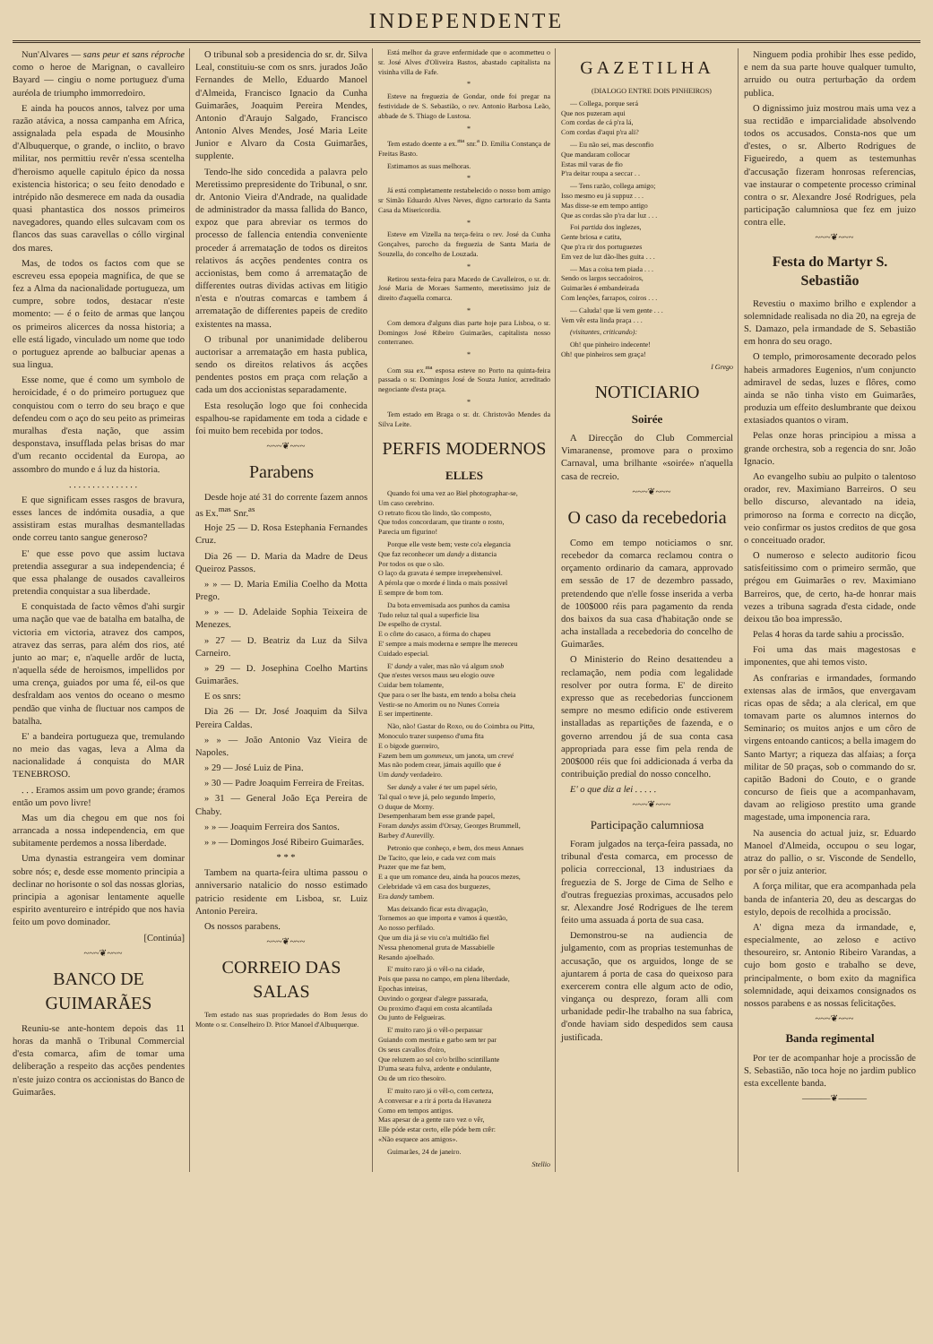INDEPENDENTE
Nun'Alvares — sans peur et sans réproche como o heroe de Marignan, o cavalleiro Bayard — cingiu o nome portuguez d'uma auréola de triumpho immorredoiro.
E ainda ha poucos annos, talvez por uma razão atávica, a nossa campanha em Africa, assignalada pela espada de Mousinho d'Albuquerque, o grande, o inclito, o bravo militar, nos permittiu revêr n'essa scentelha d'heroismo aquelle capitulo épico da nossa existencia historica; o seu feito denodado e intrépido não desmerece em nada da ousadia quasi phantastica dos nossos primeiros navegadores, quando elles sulcavam com os flancos das suas caravellas o cóllo virginal dos mares.
Mas, de todos os factos com que se escreveu essa epopeia magnifica, de que se fez a Alma da nacionalidade portugueza, um cumpre, sobre todos, destacar n'este momento: — é o feito de armas que lançou os primeiros alicerces da nossa historia; a elle está ligado, vinculado um nome que todo o portuguez aprende ao balbuciar apenas a sua lingua.
Esse nome, que é como um symbolo de heroicidade, é o do primeiro portuguez que conquistou com o terro do seu braço e que defendeu com o aço do seu peito as primeiras muralhas d'esta nação, que assim desponstava, insufflada pelas brisas do mar d'um recanto occidental da Europa, ao assombro do mundo e á luz da historia.
. . . . . . . . . . . . . . .
E que significam esses rasgos de bravura, esses lances de indómita ousadia, a que assistiram estas muralhas desmantelladas onde correu tanto sangue generoso?
E' que esse povo que assim luctava pretendia assegurar a sua independencia; é que essa phalange de ousados cavalleiros pretendia conquistar a sua liberdade.
E conquistada de facto vêmos d'ahi surgir uma nação que vae de batalha em batalha, de victoria em victoria, atravez dos campos, atravez das serras, para além dos rios, até junto ao mar; e, n'aquelle ardôr de lucta, n'aquella séde de heroismos, impellidos por uma crença, guiados por uma fé, eil-os que desfraldam aos ventos do oceano o mesmo pendão que vinha de fluctuar nos campos de batalha.
E' a bandeira portugueza que, tremulando no meio das vagas, leva a Alma da nacionalidade á conquista do MAR TENEBROSO.
. . . Eramos assim um povo grande; éramos então um povo livre!
Mas um dia chegou em que nos foi arrancada a nossa independencia, em que subitamente perdemos a nossa liberdade.
Uma dynastia estrangeira vem dominar sobre nós; e, desde esse momento principia a declinar no horisonte o sol das nossas glorias, principia a agonisar lentamente aquelle espirito aventureiro e intrépido que nos havia feito um povo dominador.
[Continúa]
~~~❦~~~
BANCO DE GUIMARÃES
Reuniu-se ante-hontem depois das 11 horas da manhã o Tribunal Commercial d'esta comarca, afim de tomar uma deliberação a respeito das acções pendentes n'este juizo contra os accionistas do Banco de Guimarães.
O tribunal sob a presidencia do sr. dr. Silva Leal, constituiu-se com os snrs. jurados João Fernandes de Mello, Eduardo Manoel d'Almeida, Francisco Ignacio da Cunha Guimarães, Joaquim Pereira Mendes, Antonio d'Araujo Salgado, Francisco Antonio Alves Mendes, José Maria Leite Junior e Alvaro da Costa Guimarães, supplente.
Tendo-lhe sido concedida a palavra pelo Meretissimo prepresidente do Tribunal, o snr. dr. Antonio Vieira d'Andrade, na qualidade de administrador da massa fallida do Banco, expoz que para abreviar os termos do processo de fallencia entendia conveniente proceder á arrematação de todos os direitos relativos ás acções pendentes contra os accionistas, bem como á arrematação de differentes outras dividas activas em litigio n'esta e n'outras comarcas e tambem á arrematação de differentes papeis de credito existentes na massa.
O tribunal por unanimidade deliberou auctorisar a arrematação em hasta publica, sendo os direitos relativos ás acções pendentes postos em praça com relação a cada um dos accionistas separadamente.
Esta resolução logo que foi conhecida espalhou-se rapidamente em toda a cidade e foi muito bem recebida por todos.
~~~❦~~~
Parabens
Desde hoje até 31 do corrente fazem annos as Ex.<sup>mas</sup> Snr.<sup>as</sup>
Hoje 25 — D. Rosa Estephania Fernandes Cruz.
Dia 26 — D. Maria da Madre de Deus Queiroz Passos.
» » — D. Maria Emilia Coelho da Motta Prego.
» » — D. Adelaide Sophia Teixeira de Menezes.
» 27 — D. Beatriz da Luz da Silva Carneiro.
» 29 — D. Josephina Coelho Martins Guimarães.
E os snrs:
Dia 26 — Dr. José Joaquim da Silva Pereira Caldas.
» » — João Antonio Vaz Vieira de Napoles.
» 29 — José Luiz de Pina.
» 30 — Padre Joaquim Ferreira de Freitas.
» 31 — General João Eça Pereira de Chaby.
» » — Joaquim Ferreira dos Santos.
» » — Domingos José Ribeiro Guimarães.
* * *
Tambem na quarta-feira ultima passou o anniversario natalicio do nosso estimado patricio residente em Lisboa, sr. Luiz Antonio Pereira.
Os nossos parabens.
~~~❦~~~
CORREIO DAS SALAS
Tem estado nas suas propriedades do Bom Jesus do Monte o sr. Conselheiro D. Prior Manoel d'Albuquerque.
Está melhor da grave enfermidade que o acommetteu o sr. José Alves d'Oliveira Bastos, abastado capitalista na visinha villa de Fafe.
*
Esteve na freguezia de Gondar, onde foi pregar na festividade de S. Sebastião, o rev. Antonio Barbosa Leão, abbade de S. Thiago de Lustosa.
*
Tem estado doente a ex.<sup>ma</sup> snr.<sup>a</sup> D. Emilia Constança de Freitas Basto.
Estimamos as suas melhoras.
*
Já está completamente restabelecido o nosso bom amigo sr Simão Eduardo Alves Neves, digno cartorario da Santa Casa da Misericordia.
*
Esteve em Vizella na terça-feira o rev. José da Cunha Gonçalves, parocho da freguezia de Santa Maria de Souzella, do concelho de Louzada.
*
Retirou sexta-feira para Macedo de Cavalleiros, o sr. dr. José Maria de Moraes Sarmento, meretissimo juiz de direito d'aquella comarca.
*
Com demora d'alguns dias parte hoje para Lisboa, o sr. Domingos José Ribeiro Guimarães, capitalista nosso conterraneo.
*
Com sua ex.<sup>ma</sup> esposa esteve no Porto na quinta-feira passada o sr. Domingos José de Souza Junior, acreditado negociante d'esta praça.
*
Tem estado em Braga o sr. dr. Christovão Mendes da Silva Leite.
PERFIS MODERNOS
ELLES
Quando foi uma vez ao Biel photographar-se,
Um caso cerebrino.
O retrato ficou tão lindo, tão composto,
Que todos concordaram, que tirante o rosto,
Parecia um figurino!
Porque elle veste bem; veste co'a elegancia
Que faz reconhecer um dandy a distancia
Por todos os que o são.
O laço da gravata é sempre irreprehensivel.
A pérola que o morde é linda o mais possivel
E sempre de bom tom.
Da bota envernisada aos punhos da camisa
Tudo reluz tal qual a superficie lisa
De espelho de crystal.
E o côrte do casaco, a fórma do chapeu
E' sempre a mais moderna e sempre lhe mereceu
Cuidado especial.
E' dandy a valer, mas não vá algum snob
Que n'estes versos maus seu elogio ouve
Cuidar bem tolamente,
Que para o ser lhe basta, em tendo a bolsa cheia
Vestir-se no Amorim ou no Nunes Correia
E ser impertinente.
Não, não! Gastar do Roxo, ou do Coimbra ou Pitta,
Monoculo trazer suspenso d'uma fita
E o bigode guerreiro,
Fazem bem um gommeux, um janota, um crevé
Mas não podem crear, jámais aquillo que é
Um dandy verdadeiro.
Ser dandy a valer é ter um papel sério,
Tal qual o teve já, pelo segundo Imperio,
O duque de Morny.
Desempenharam bem esse grande papel,
Foram dandys assim d'Orsay, Georges Brummell,
Barbey d'Aurevilly.
Petronio que conheço, e bem, dos meus Annaes
De Tacito, que leio, e cada vez com mais
Prazer que me faz bem,
E a que um romance deu, ainda ha poucos mezes,
Celebridade vã em casa dos burguezes,
Era dandy tambem.
Mas deixando ficar esta divagação,
Tornemos ao que importa e vamos á questão,
Ao nosso perfilado.
Que um dia já se viu co'a multidão fiel
N'essa phenomenal gruta de Massabielle
Resando ajoelhado.
E' muito raro já o vêl-o na cidade,
Pois que passa no campo, em plena liberdade,
Epochas inteiras,
Ouvindo o gorgear d'alegre passarada,
Ou proximo d'aqui em costa alcantilada
Ou junto de Felgueiras.
E' muito raro já o vêl-o perpassar
Guiando com mestria e garbo sem ter par
Os seus cavallos d'oiro,
Que reluzem ao sol co'o brilho scintillante
D'uma seara fulva, ardente e ondulante,
Ou de um rico thesoiro.
E' muito raro já o vêl-o, com certeza,
A conversar e a rir á porta da Havaneza
Como em tempos antigos.
Mas apesar de a gente raro vez o vêr,
Elle póde estar certo, elle póde bem crêr:
«Não esquece aos amigos».
Guimarães, 24 de janeiro.
Stellio
GAZETILHA
(DIALOGO ENTRE DOIS PINHEIROS)
— Collega, porque será
Que nos puzeram aqui
Com cordas de cá p'ra lá,
Com cordas d'aqui p'ra ali?
— Eu não sei, mas desconfio
Que mandaram collocar
Estas mil varas de fio
P'ra deitar roupa a seccar . .
— Tens razão, collega amigo;
Isso mesmo eu já suppuz . . .
Mas disse-se em tempo antigo
Que as cordas são p'ra dar luz . . .
Foi partida dos inglezes,
Gente briosa e catita,
Que p'ra rir dos portuguezes
Em vez de luz dão-lhes guita . . .
— Mas a coisa tem piada . . .
Sendo os largos seccadoiros,
Guimarães é embandeirada
Com lenções, farrapos, coiros . . .
— Caluda! que lá vem gente . . .
Vem vêr esta linda praça . . .
(visitantes, criticando):
Oh! que pinheiro indecente!
Oh! que pinheiros sem graça!
I Grego
NOTICIARIO
Soirée
A Direcção do Club Commercial Vimaranense, promove para o proximo Carnaval, uma brilhante «soirée» n'aquella casa de recreio.
~~~❦~~~
O caso da recebedoria
Como em tempo noticiamos o snr. recebedor da comarca reclamou contra o orçamento ordinario da camara, approvado em sessão de 17 de dezembro passado, pretendendo que n'elle fosse inserida a verba de 100$000 réis para pagamento da renda dos baixos da sua casa d'habitação onde se acha installada a recebedoria do concelho de Guimarães.
O Ministerio do Reino desattendeu a reclamação, nem podia com legalidade resolver por outra forma. E' de direito expresso que as recebedorias funccionem sempre no mesmo edificio onde estiverem installadas as repartições de fazenda, e o governo arrendou já de sua conta casa appropriada para esse fim pela renda de 200$000 réis que foi addicionada á verba da contribuição predial do nosso concelho.
E' o que diz a lei . . . . .
~~~❦~~~
Participação calumniosa
Foram julgados na terça-feira passada, no tribunal d'esta comarca, em processo de policia correccional, 13 industriaes da freguezia de S. Jorge de Cima de Selho e d'outras freguezias proximas, accusados pelo sr. Alexandre José Rodrigues de lhe terem feito uma assuada á porta de sua casa.
Demonstrou-se na audiencia de julgamento, com as proprias testemunhas de accusação, que os arguidos, longe de se ajuntarem á porta de casa do queixoso para exercerem contra elle algum acto de odio, vingança ou desprezo, foram alli com urbanidade pedir-lhe trabalho na sua fabrica, d'onde haviam sido despedidos sem causa justificada.
Ninguem podia prohibir lhes esse pedido, e nem da sua parte houve qualquer tumulto, arruido ou outra perturbação da ordem publica.
O dignissimo juiz mostrou mais uma vez a sua rectidão e imparcialidade absolvendo todos os accusados. Consta-nos que um d'estes, o sr. Alberto Rodrigues de Figueiredo, a quem as testemunhas d'accusação fizeram honrosas referencias, vae instaurar o competente processo criminal contra o sr. Alexandre José Rodrigues, pela participação calumniosa que fez em juizo contra elle.
~~~❦~~~
Festa do Martyr S. Sebastião
Revestiu o maximo brilho e explendor a solemnidade realisada no dia 20, na egreja de S. Damazo, pela irmandade de S. Sebastião em honra do seu orago.
O templo, primorosamente decorado pelos habeis armadores Eugenios, n'um conjuncto admiravel de sedas, luzes e flôres, como ainda se não tinha visto em Guimarães, produzia um effeito deslumbrante que deixou extasiados quantos o viram.
Pelas onze horas principiou a missa a grande orchestra, sob a regencia do snr. João Ignacio.
Ao evangelho subiu ao pulpito o talentoso orador, rev. Maximiano Barreiros. O seu bello discurso, alevantado na ideia, primoroso na forma e correcto na dicção, veio confirmar os justos creditos de que gosa o conceituado orador.
O numeroso e selecto auditorio ficou satisfeitissimo com o primeiro sermão, que prégou em Guimarães o rev. Maximiano Barreiros, que, de certo, ha-de honrar mais vezes a tribuna sagrada d'esta cidade, onde deixou tão boa impressão.
Pelas 4 horas da tarde sahiu a procissão.
Foi uma das mais magestosas e imponentes, que ahi temos visto.
As confrarias e irmandades, formando extensas alas de irmãos, que envergavam ricas opas de sêda; a ala clerical, em que tomavam parte os alumnos internos do Seminario; os muitos anjos e um côro de virgens entoando canticos; a bella imagem do Santo Martyr; a riqueza das alfaias; a força militar de 50 praças, sob o commando do sr. capitão Badoni do Couto, e o grande concurso de fieis que a acompanhavam, davam ao religioso prestito uma grande magestade, uma imponencia rara.
Na ausencia do actual juiz, sr. Eduardo Manoel d'Almeida, occupou o seu logar, atraz do pallio, o sr. Visconde de Sendello, por sêr o juiz anterior.
A força militar, que era acompanhada pela banda de infanteria 20, deu as descargas do estylo, depois de recolhida a procissão.
A' digna meza da irmandade, e, especialmente, ao zeloso e activo thesoureiro, sr. Antonio Ribeiro Varandas, a cujo bom gosto e trabalho se deve, principalmente, o bom exito da magnifica solemnidade, aqui deixamos consignados os nossos parabens e as nossas felicitações.
~~~❦~~~
Banda regimental
Por ter de acompanhar hoje a procissão de S. Sebastião, não toca hoje no jardim publico esta excellente banda.
———❦———